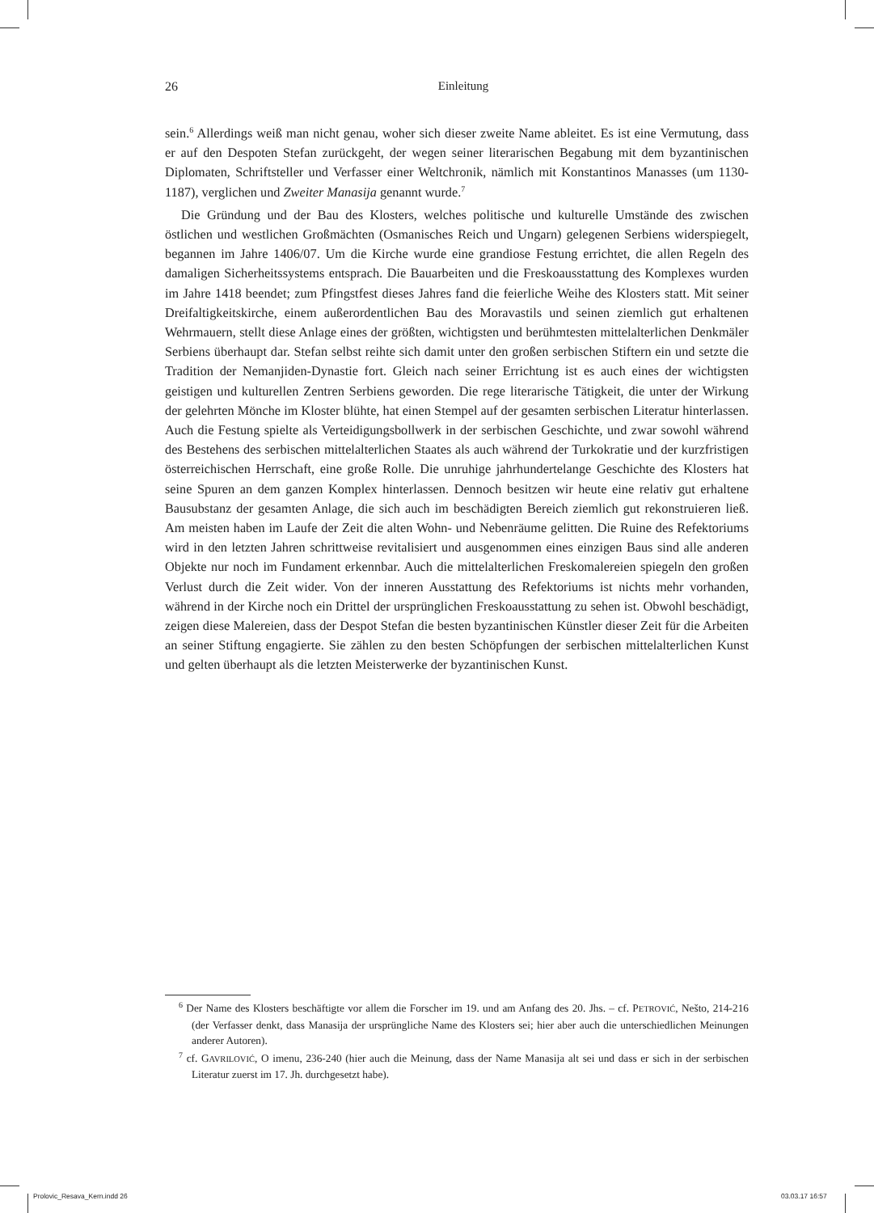26
Einleitung
sein.<sup>6</sup> Allerdings weiß man nicht genau, woher sich dieser zweite Name ableitet. Es ist eine Vermutung, dass er auf den Despoten Stefan zurückgeht, der wegen seiner literarischen Begabung mit dem byzantinischen Diplomaten, Schriftsteller und Verfasser einer Weltchronik, nämlich mit Konstantinos Manasses (um 1130-1187), verglichen und Zweiter Manasija genannt wurde.<sup>7</sup>
Die Gründung und der Bau des Klosters, welches politische und kulturelle Umstände des zwischen östlichen und westlichen Großmächten (Osmanisches Reich und Ungarn) gelegenen Serbiens widerspiegelt, begannen im Jahre 1406/07. Um die Kirche wurde eine grandiose Festung errichtet, die allen Regeln des damaligen Sicherheitssystems entsprach. Die Bauarbeiten und die Freskoausstattung des Komplexes wurden im Jahre 1418 beendet; zum Pfingstfest dieses Jahres fand die feierliche Weihe des Klosters statt. Mit seiner Dreifaltigkeitskirche, einem außerordentlichen Bau des Moravastils und seinen ziemlich gut erhaltenen Wehrmauern, stellt diese Anlage eines der größten, wichtigsten und berühmtesten mittelalterlichen Denkmäler Serbiens überhaupt dar. Stefan selbst reihte sich damit unter den großen serbischen Stiftern ein und setzte die Tradition der Nemanjiden-Dynastie fort. Gleich nach seiner Errichtung ist es auch eines der wichtigsten geistigen und kulturellen Zentren Serbiens geworden. Die rege literarische Tätigkeit, die unter der Wirkung der gelehrten Mönche im Kloster blühte, hat einen Stempel auf der gesamten serbischen Literatur hinterlassen. Auch die Festung spielte als Verteidigungsbollwerk in der serbischen Geschichte, und zwar sowohl während des Bestehens des serbischen mittelalterlichen Staates als auch während der Turkokratie und der kurzfristigen österreichischen Herrschaft, eine große Rolle. Die unruhige jahrhundertelange Geschichte des Klosters hat seine Spuren an dem ganzen Komplex hinterlassen. Dennoch besitzen wir heute eine relativ gut erhaltene Bausubstanz der gesamten Anlage, die sich auch im beschädigten Bereich ziemlich gut rekonstruieren ließ. Am meisten haben im Laufe der Zeit die alten Wohn- und Nebenräume gelitten. Die Ruine des Refektoriums wird in den letzten Jahren schrittweise revitalisiert und ausgenommen eines einzigen Baus sind alle anderen Objekte nur noch im Fundament erkennbar. Auch die mittelalterlichen Freskomalereien spiegeln den großen Verlust durch die Zeit wider. Von der inneren Ausstattung des Refektoriums ist nichts mehr vorhanden, während in der Kirche noch ein Drittel der ursprünglichen Freskoausstattung zu sehen ist. Obwohl beschädigt, zeigen diese Malereien, dass der Despot Stefan die besten byzantinischen Künstler dieser Zeit für die Arbeiten an seiner Stiftung engagierte. Sie zählen zu den besten Schöpfungen der serbischen mittelalterlichen Kunst und gelten überhaupt als die letzten Meisterwerke der byzantinischen Kunst.
<sup>6</sup> Der Name des Klosters beschäftigte vor allem die Forscher im 19. und am Anfang des 20. Jhs. – cf. PETROVIĆ, Nešto, 214-216 (der Verfasser denkt, dass Manasija der ursprüngliche Name des Klosters sei; hier aber auch die unterschiedlichen Meinungen anderer Autoren).
<sup>7</sup> cf. GAVRILOVIĆ, O imenu, 236-240 (hier auch die Meinung, dass der Name Manasija alt sei und dass er sich in der serbischen Literatur zuerst im 17. Jh. durchgesetzt habe).
Prolovic_Resava_Kern.indd 26 03.03.17 16:57